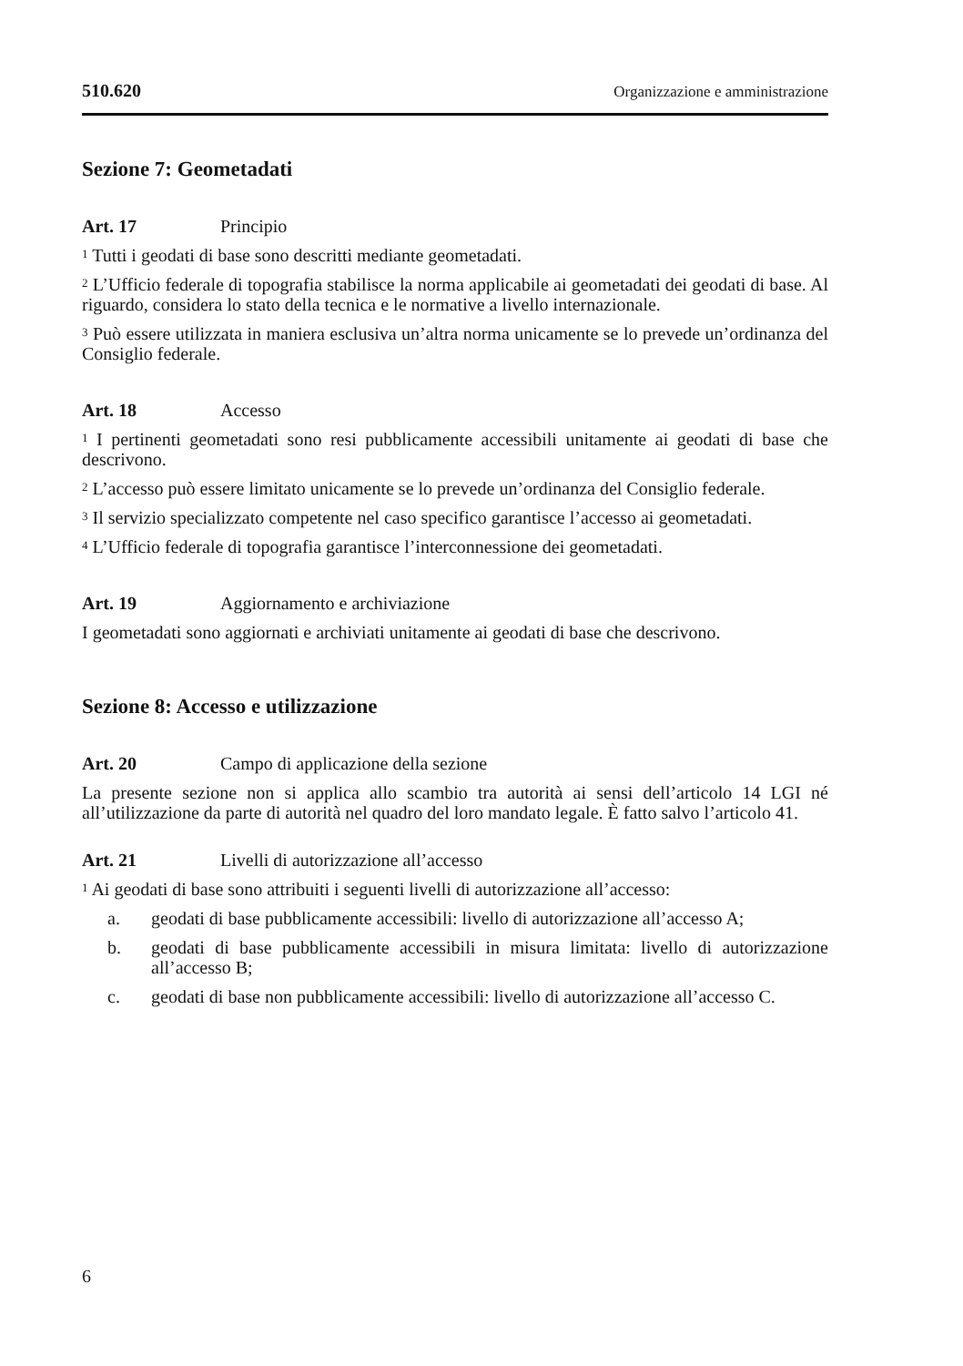510.620 Organizzazione e amministrazione
Sezione 7: Geometadati
Art. 17 Principio
<sup>1</sup> Tutti i geodati di base sono descritti mediante geometadati.
<sup>2</sup> L’Ufficio federale di topografia stabilisce la norma applicabile ai geometadati dei geodati di base. Al riguardo, considera lo stato della tecnica e le normative a livello internazionale.
<sup>3</sup> Può essere utilizzata in maniera esclusiva un’altra norma unicamente se lo prevede un’ordinanza del Consiglio federale.
Art. 18 Accesso
<sup>1</sup> I pertinenti geometadati sono resi pubblicamente accessibili unitamente ai geodati di base che descrivono.
<sup>2</sup> L’accesso può essere limitato unicamente se lo prevede un’ordinanza del Consiglio federale.
<sup>3</sup> Il servizio specializzato competente nel caso specifico garantisce l’accesso ai geometadati.
<sup>4</sup> L’Ufficio federale di topografia garantisce l’interconnessione dei geometadati.
Art. 19 Aggiornamento e archiviazione
I geometadati sono aggiornati e archiviati unitamente ai geodati di base che descrivono.
Sezione 8: Accesso e utilizzazione
Art. 20 Campo di applicazione della sezione
La presente sezione non si applica allo scambio tra autorità ai sensi dell’articolo 14 LGI né all’utilizzazione da parte di autorità nel quadro del loro mandato legale. È fatto salvo l’articolo 41.
Art. 21 Livelli di autorizzazione all’accesso
<sup>1</sup> Ai geodati di base sono attribuiti i seguenti livelli di autorizzazione all’accesso:
a. geodati di base pubblicamente accessibili: livello di autorizzazione all’accesso A;
b. geodati di base pubblicamente accessibili in misura limitata: livello di autorizzazione all’accesso B;
c. geodati di base non pubblicamente accessibili: livello di autorizzazione all’accesso C.
6